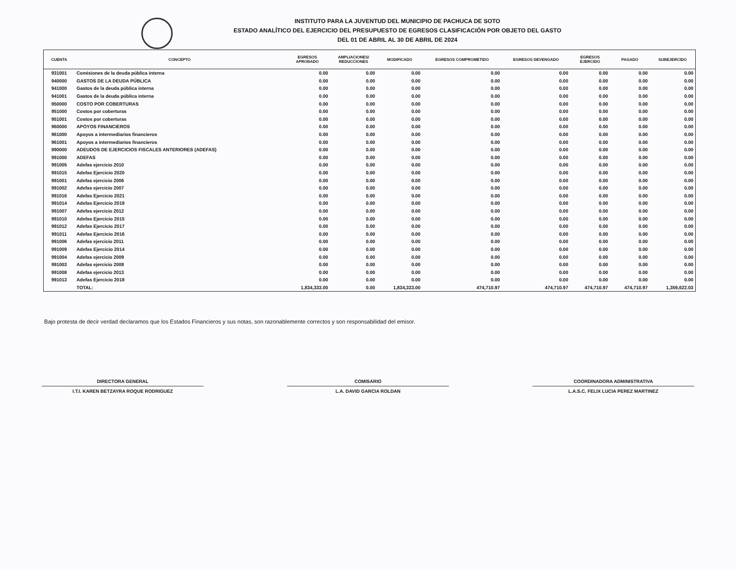INSTITUTO PARA LA JUVENTUD DEL MUNICIPIO DE PACHUCA DE SOTO
ESTADO ANALÍTICO DEL EJERCICIO DEL PRESUPUESTO DE EGRESOS CLASIFICACIÓN POR OBJETO DEL GASTO
DEL 01 DE ABRIL AL 30 DE ABRIL DE 2024
| CUENTA | CONCEPTO | EGRESOS APROBADO | AMPLIACIONES/ REDUCCIONES | MODIFICADO | EGRESOS COMPROMETIDO | EGRESOS DEVENGADO | EGRESOS EJERCIDO | PAGADO | SUBEJERCIDO |
| --- | --- | --- | --- | --- | --- | --- | --- | --- | --- |
| 931001 | Comisiones de la deuda pública interna | 0.00 | 0.00 | 0.00 | 0.00 | 0.00 | 0.00 | 0.00 | 0.00 |
| 940000 | GASTOS DE LA DEUDA PÚBLICA | 0.00 | 0.00 | 0.00 | 0.00 | 0.00 | 0.00 | 0.00 | 0.00 |
| 941000 | Gastos de la deuda pública interna | 0.00 | 0.00 | 0.00 | 0.00 | 0.00 | 0.00 | 0.00 | 0.00 |
| 941001 | Gastos de la deuda pública interna | 0.00 | 0.00 | 0.00 | 0.00 | 0.00 | 0.00 | 0.00 | 0.00 |
| 950000 | COSTO POR COBERTURAS | 0.00 | 0.00 | 0.00 | 0.00 | 0.00 | 0.00 | 0.00 | 0.00 |
| 951000 | Costos por coberturas | 0.00 | 0.00 | 0.00 | 0.00 | 0.00 | 0.00 | 0.00 | 0.00 |
| 951001 | Costos por coberturas | 0.00 | 0.00 | 0.00 | 0.00 | 0.00 | 0.00 | 0.00 | 0.00 |
| 960000 | APOYOS FINANCIEROS | 0.00 | 0.00 | 0.00 | 0.00 | 0.00 | 0.00 | 0.00 | 0.00 |
| 961000 | Apoyos a intermediarios financieros | 0.00 | 0.00 | 0.00 | 0.00 | 0.00 | 0.00 | 0.00 | 0.00 |
| 961001 | Apoyos a intermediarios financieros | 0.00 | 0.00 | 0.00 | 0.00 | 0.00 | 0.00 | 0.00 | 0.00 |
| 990000 | ADEUDOS DE EJERCICIOS FISCALES ANTERIORES (ADEFAS) | 0.00 | 0.00 | 0.00 | 0.00 | 0.00 | 0.00 | 0.00 | 0.00 |
| 991000 | ADEFAS | 0.00 | 0.00 | 0.00 | 0.00 | 0.00 | 0.00 | 0.00 | 0.00 |
| 991005 | Adefas ejercicio 2010 | 0.00 | 0.00 | 0.00 | 0.00 | 0.00 | 0.00 | 0.00 | 0.00 |
| 991015 | Adefas Ejercicio 2020 | 0.00 | 0.00 | 0.00 | 0.00 | 0.00 | 0.00 | 0.00 | 0.00 |
| 991001 | Adefas ejercicio 2006 | 0.00 | 0.00 | 0.00 | 0.00 | 0.00 | 0.00 | 0.00 | 0.00 |
| 991002 | Adefas ejercicio 2007 | 0.00 | 0.00 | 0.00 | 0.00 | 0.00 | 0.00 | 0.00 | 0.00 |
| 991016 | Adefas Ejercicio 2021 | 0.00 | 0.00 | 0.00 | 0.00 | 0.00 | 0.00 | 0.00 | 0.00 |
| 991014 | Adefas Ejercicio 2019 | 0.00 | 0.00 | 0.00 | 0.00 | 0.00 | 0.00 | 0.00 | 0.00 |
| 991007 | Adefas ejercicio 2012 | 0.00 | 0.00 | 0.00 | 0.00 | 0.00 | 0.00 | 0.00 | 0.00 |
| 991010 | Adefas Ejercicio 2015 | 0.00 | 0.00 | 0.00 | 0.00 | 0.00 | 0.00 | 0.00 | 0.00 |
| 991012 | Adefas Ejercicio 2017 | 0.00 | 0.00 | 0.00 | 0.00 | 0.00 | 0.00 | 0.00 | 0.00 |
| 991011 | Adefas Ejercicio 2016 | 0.00 | 0.00 | 0.00 | 0.00 | 0.00 | 0.00 | 0.00 | 0.00 |
| 991006 | Adefas ejercicio 2011 | 0.00 | 0.00 | 0.00 | 0.00 | 0.00 | 0.00 | 0.00 | 0.00 |
| 991009 | Adefas Ejercicio 2014 | 0.00 | 0.00 | 0.00 | 0.00 | 0.00 | 0.00 | 0.00 | 0.00 |
| 991004 | Adefas ejercicio 2009 | 0.00 | 0.00 | 0.00 | 0.00 | 0.00 | 0.00 | 0.00 | 0.00 |
| 991003 | Adefas ejercicio 2008 | 0.00 | 0.00 | 0.00 | 0.00 | 0.00 | 0.00 | 0.00 | 0.00 |
| 991008 | Adefas ejercicio 2013 | 0.00 | 0.00 | 0.00 | 0.00 | 0.00 | 0.00 | 0.00 | 0.00 |
| 991013 | Adefas Ejercicio 2018 | 0.00 | 0.00 | 0.00 | 0.00 | 0.00 | 0.00 | 0.00 | 0.00 |
| | TOTAL: | 1,834,333.00 | 0.00 | 1,834,333.00 | 474,710.97 | 474,710.97 | 474,710.97 | 474,710.97 | 1,359,622.03 |
Bajo protesta de decir verdad declaramos que los Estados Financieros y sus notas, son razonablemente correctos y son responsabilidad del emisor.
DIRECTORA GENERAL
I.T.I. KAREN BETZAYRA ROQUE RODRIGUEZ
COMISARIO
L.A. DAVID GARCIA ROLDAN
COORDINADORA ADMINISTRATIVA
L.A.S.C. FELIX LUCIA PEREZ MARTINEZ